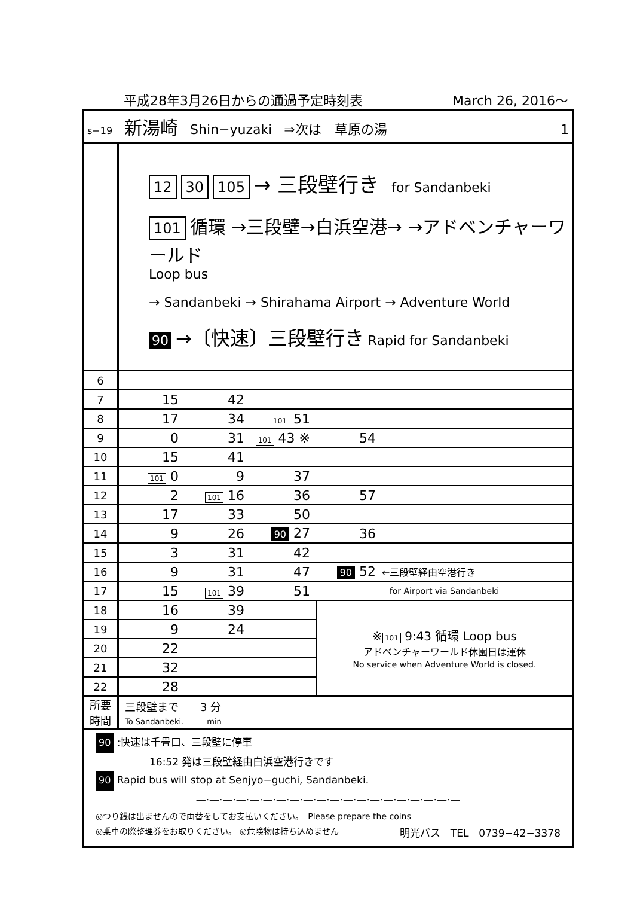平成28年3月26日からの通過予定時刻表 March 26, 2016〜
s−19 新湯崎 Shin−yuzaki ⇒次は　草原の湯 1
12 30 105 → 三段壁行き for Sandanbeki
101 循環 →三段壁→白浜空港→ →アドベンチャーワールド
Loop bus
→ Sandanbeki → Shirahama Airport → Adventure World
90 →〔快速〕三段壁行き Rapid for Sandanbeki
| 6 | | | | | |
| 7 | 15 | 42 | | | |
| 8 | 17 | 34 | 101 51 | | |
| 9 | 0 | 31 | 101 43 ※ | 54 | |
| 10 | 15 | 41 | | | |
| 11 | 101 0 | 9 | 37 | | |
| 12 | 2 | 101 16 | 36 | 57 | |
| 13 | 17 | 33 | 50 | | |
| 14 | 9 | 26 | 90 27 | 36 | |
| 15 | 3 | 31 | 42 | | |
| 16 | 9 | 31 | 47 | 90 52 | ←三段壁経由空港行き |
| 17 | 15 | 101 39 | 51 | for Airport via Sandanbeki | |
| 18 | 16 | 39 | | ※ 101 9:43 循環 Loop bus アドベンチャーワールド休園日は運休 No service when Adventure World is closed. | |
| 19 | 9 | 24 | | | |
| 20 | 22 | | | | |
| 21 | 32 | | | | |
| 22 | 28 | | | | |
| 所要 時間 | 三段壁まで 3 分 To Sandanbeki. min | | | | |
90 :快速は千畳口、三段壁に停車
16:52 発は三段壁経由白浜空港行きです
90 Rapid bus will stop at Senjyo−guchi, Sandanbeki.
—·—·—·—·—·—·—·—·—·—·—·—·—·—·—·—·—·—·—·—
◎つり銭は出ませんので両替をしてお支払いください。　Please prepare the coins
◎乗車の際整理券をお取りください。 ◎危険物は持ち込めません 明光バス　TEL　0739−42−3378